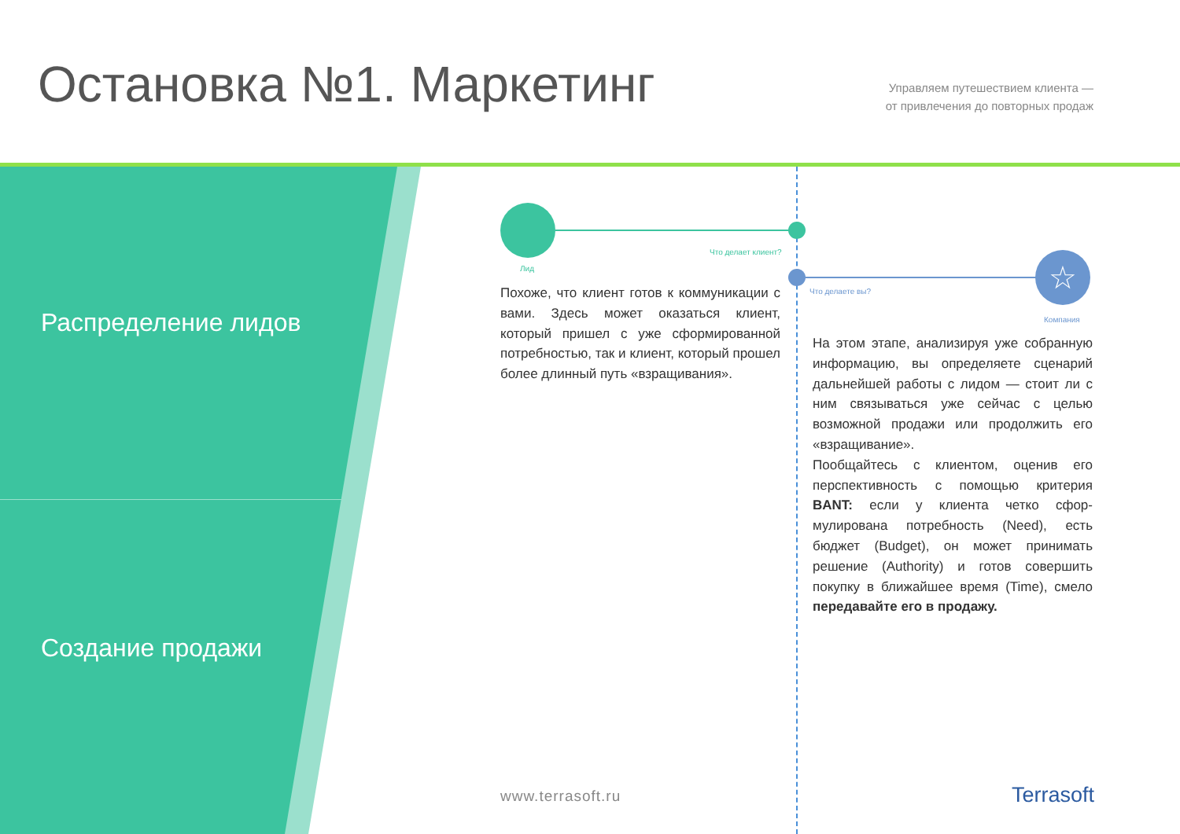Остановка №1. Маркетинг
Управляем путешествием клиента —
от привлечения до повторных продаж
Распределение лидов
Создание продажи
Что делает клиент?
Лид ☆
Что делаете вы?
Компания
Похоже, что клиент готов к коммуникации с вами. Здесь может оказаться клиент, который пришел с уже сформированной потребностью, так и клиент, который прошел более длинный путь «взра­щивания».
На этом этапе, анализируя уже собранную информацию, вы определяете сценарий дальнейшей работы с лидом — стоит ли с ним связываться уже сейчас с целью возможной продажи или продолжить его «взращивание».
Пообщайтесь с клиентом, оценив его перспективность с помощью критерия BANT: если у клиента четко сфор­мулирована потребность (Need), есть бюджет (Budget), он может принимать решение (Authority) и готов совершить покупку в ближайшее время (Time), смело передавайте его в продажу.
www.terrasoft.ru Terrasoft